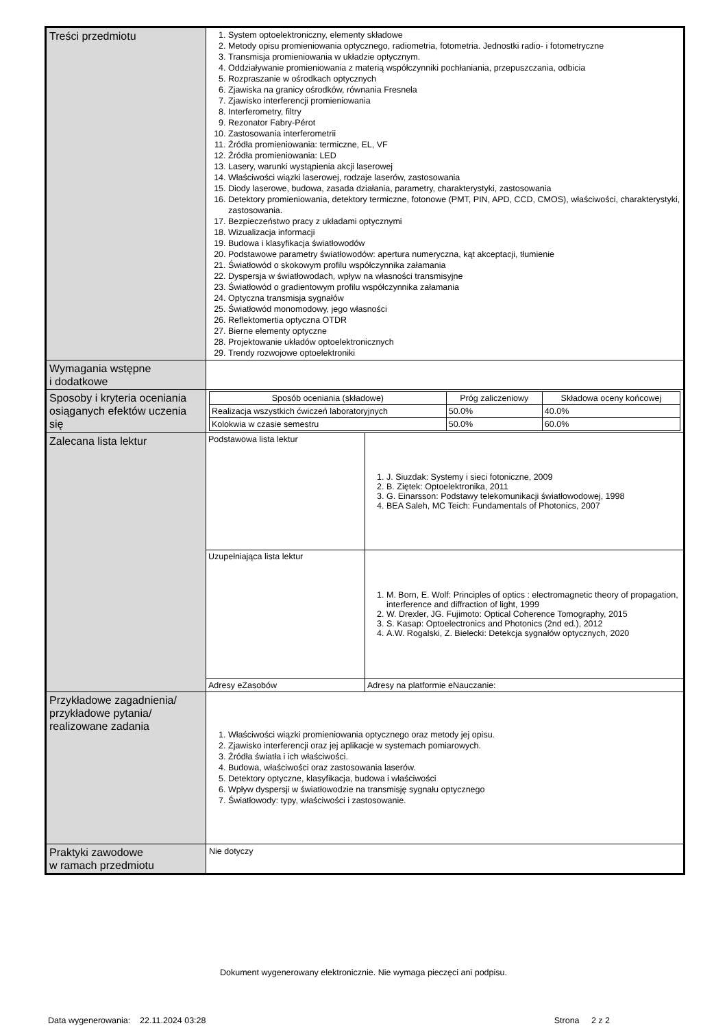| Treści przedmiotu | 1. System optoelektroniczny, elementy składowe 2. Metody opisu promieniowania optycznego, radiometria, fotometria. Jednostki radio- i fotometryczne 3. Transmisja promieniowania w układzie optycznym. 4. Oddziaływanie promieniowania z materią współczynniki pochłaniania, przepuszczania, odbicia 5. Rozpraszanie w ośrodkach optycznych 6. Zjawiska na granicy ośrodków, równania Fresnela 7. Zjawisko interferencji promieniowania 8. Interferometry, filtry 9. Rezonator Fabry-Pérot 10. Zastosowania interferometrii 11. Źródła promieniowania: termiczne, EL, VF 12. Źródła promieniowania: LED 13. Lasery, warunki wystąpienia akcji laserowej 14. Właściwości wiązki laserowej, rodzaje laserów, zastosowania 15. Diody laserowe, budowa, zasada działania, parametry, charakterystyki, zastosowania 16. Detektory promieniowania, detektory termiczne, fotonowe (PMT, PIN, APD, CCD, CMOS), właściwości, charakterystyki, zastosowania. 17. Bezpieczeństwo pracy z układami optycznymi 18. Wizualizacja informacji 19. Budowa i klasyfikacja światłowodów 20. Podstawowe parametry światłowodów: apertura numeryczna, kąt akceptacji, tłumienie 21. Światłowód o skokowym profilu współczynnika załamania 22. Dyspersja w światłowodach, wpływ na własności transmisyjne 23. Światłowód o gradientowym profilu współczynnika załamania 24. Optyczna transmisja sygnałów 25. Światłowód monomodowy, jego własności 26. Reflektomertia optyczna OTDR 27. Bierne elementy optyczne 28. Projektowanie układów optoelektronicznych 29. Trendy rozwojowe optoelektroniki |
| Wymagania wstępne i dodatkowe | |
| Sposoby i kryteria oceniania osiąganych efektów uczenia się | / Sposób oceniania (składowe) / Próg zaliczeniowy / Składowa oceny końcowej / / --- / --- / --- / / Realizacja wszystkich ćwiczeń laboratoryjnych / 50.0% / 40.0% / / Kolokwia w czasie semestru / 50.0% / 60.0% / |
| Zalecana lista lektur | / Podstawowa lista lektur / 1. J. Siuzdak: Systemy i sieci fotoniczne, 2009 2. B. Ziętek: Optoelektronika, 2011 3. G. Einarsson: Podstawy telekomunikacji światłowodowej, 1998 4. BEA Saleh, MC Teich: Fundamentals of Photonics, 2007 / / Uzupełniająca lista lektur / 1. M. Born, E. Wolf: Principles of optics : electromagnetic theory of propagation, interference and diffraction of light, 1999 2. W. Drexler, JG. Fujimoto: Optical Coherence Tomography, 2015 3. S. Kasap: Optoelectronics and Photonics (2nd ed.), 2012 4. A.W. Rogalski, Z. Bielecki: Detekcja sygnałów optycznych, 2020 / / Adresy eZasobów / Adresy na platformie eNauczanie: / |
| Przykładowe zagadnienia/ przykładowe pytania/ realizowane zadania | 1. Właściwości wiązki promieniowania optycznego oraz metody jej opisu. 2. Zjawisko interferencji oraz jej aplikacje w systemach pomiarowych. 3. Źródła światła i ich właściwości. 4. Budowa, właściwości oraz zastosowania laserów. 5. Detektory optyczne, klasyfikacja, budowa i właściwości 6. Wpływ dyspersji w światłowodzie na transmisję sygnału optycznego 7. Światłowody: typy, właściwości i zastosowanie. |
| Praktyki zawodowe w ramach przedmiotu | Nie dotyczy |
Dokument wygenerowany elektronicznie. Nie wymaga pieczęci ani podpisu.
Data wygenerowania: 22.11.2024 03:28 Strona 2 z 2